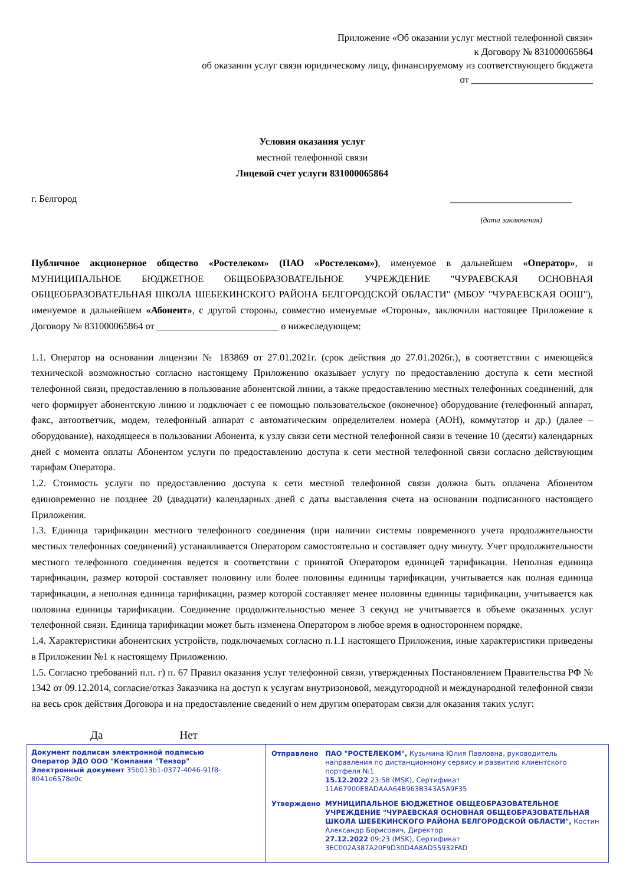Приложение «Об оказании услуг местной телефонной связи»
к Договору № 831000065864
об оказании услуг связи юридическому лицу, финансируемому из соответствующего бюджета
от _________________________
Условия оказания услуг
местной телефонной связи
Лицевой счет услуги 831000065864
г. Белгород _________________________
(дата заключения)
Публичное акционерное общество «Ростелеком» (ПАО «Ростелеком»), именуемое в дальнейшем «Оператор», и МУНИЦИПАЛЬНОЕ БЮДЖЕТНОЕ ОБЩЕОБРАЗОВАТЕЛЬНОЕ УЧРЕЖДЕНИЕ "ЧУРАЕВСКАЯ ОСНОВНАЯ ОБЩЕОБРАЗОВАТЕЛЬНАЯ ШКОЛА ШЕБЕКИНСКОГО РАЙОНА БЕЛГОРОДСКОЙ ОБЛАСТИ" (МБОУ "ЧУРАЕВСКАЯ ООШ"), именуемое в дальнейшем «Абонент», с другой стороны, совместно именуемые «Стороны», заключили настоящее Приложение к Договору № 831000065864 от _________________________ о нижеследующем:
1.1. Оператор на основании лицензии № 183869 от 27.01.2021г. (срок действия до 27.01.2026г.), в соответствии с имеющейся технической возможностью согласно настоящему Приложению оказывает услугу по предоставлению доступа к сети местной телефонной связи, предоставлению в пользование абонентской линии, а также предоставлению местных телефонных соединений, для чего формирует абонентскую линию и подключает с ее помощью пользовательское (оконечное) оборудование (телефонный аппарат, факс, автоответчик, модем, телефонный аппарат с автоматическим определителем номера (АОН), коммутатор и др.) (далее – оборудование), находящееся в пользовании Абонента, к узлу связи сети местной телефонной связи в течение 10 (десяти) календарных дней с момента оплаты Абонентом услуги по предоставлению доступа к сети местной телефонной связи согласно действующим тарифам Оператора.
1.2. Стоимость услуги по предоставлению доступа к сети местной телефонной связи должна быть оплачена Абонентом единовременно не позднее 20 (двадцати) календарных дней с даты выставления счета на основании подписанного настоящего Приложения.
1.3. Единица тарификации местного телефонного соединения (при наличии системы повременного учета продолжительности местных телефонных соединений) устанавливается Оператором самостоятельно и составляет одну минуту. Учет продолжительности местного телефонного соединения ведется в соответствии с принятой Оператором единицей тарификации. Неполная единица тарификации, размер которой составляет половину или более половины единицы тарификации, учитывается как полная единица тарификации, а неполная единица тарификации, размер которой составляет менее половины единицы тарификации, учитывается как половина единицы тарификации. Соединение продолжительностью менее 3 секунд не учитывается в объеме оказанных услуг телефонной связи. Единица тарификации может быть изменена Оператором в любое время в одностороннем порядке.
1.4. Характеристики абонентских устройств, подключаемых согласно п.1.1 настоящего Приложения, иные характеристики приведены в Приложении №1 к настоящему Приложению.
1.5. Согласно требований п.п. г) п. 67 Правил оказания услуг телефонной связи, утвержденных Постановлением Правительства РФ № 1342 от 09.12.2014, согласие/отказ Заказчика на доступ к услугам внутризоновой, междугородной и международной телефонной связи на весь срок действия Договора и на предоставление сведений о нем другим операторам связи для оказания таких услуг:
Да Нет
| Документ подписан электронной подписью Оператор ЭДО ООО "Компания "Тензор" Электронный документ 35b013b1-0377-4046-91f8-8041e6578e0c | / Отправлено / ПАО "РОСТЕЛЕКОМ", Кузьмина Юлия Павловна, руководитель направления по дистанционному сервису и развитию клиентского портфеля №1 15.12.2022 23:58 (MSK), Сертификат 11A67900E8ADAAA64B963B343A5A9F35 / / Утверждено / МУНИЦИПАЛЬНОЕ БЮДЖЕТНОЕ ОБЩЕОБРАЗОВАТЕЛЬНОЕ УЧРЕЖДЕНИЕ "ЧУРАЕВСКАЯ ОСНОВНАЯ ОБЩЕОБРАЗОВАТЕЛЬНАЯ ШКОЛА ШЕБЕКИНСКОГО РАЙОНА БЕЛГОРОДСКОЙ ОБЛАСТИ", Костин Александр Борисович, Директор 27.12.2022 09:23 (MSK), Сертификат 3EC002A387A20F9D30D4A8AD55932FAD / |